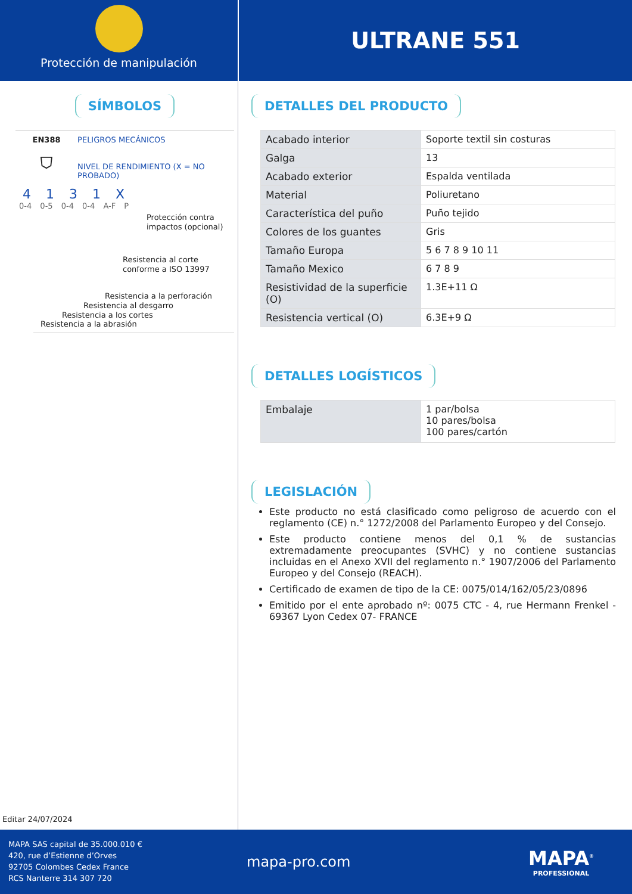Protección de manipulación
ULTRANE 551
SÍMBOLOS
EN388
⛉
PELIGROS MECÁNICOS
NIVEL DE RENDIMIENTO (X = NO PROBADO)
4 1 3 1 X
0-4 0-5 0-4 0-4 A-F P
Protección contra impactos (opcional)
Resistencia al corte conforme a ISO 13997
Resistencia a la perforación
Resistencia al desgarro
Resistencia a los cortes
Resistencia a la abrasión
Editar 24/07/2024
DETALLES DEL PRODUCTO
| Acabado interior | Soporte textil sin costuras |
| Galga | 13 |
| Acabado exterior | Espalda ventilada |
| Material | Poliuretano |
| Característica del puño | Puño tejido |
| Colores de los guantes | Gris |
| Tamaño Europa | 5 6 7 8 9 10 11 |
| Tamaño Mexico | 6 7 8 9 |
| Resistividad de la superficie (O) | 1.3E+11 Ω |
| Resistencia vertical (O) | 6.3E+9 Ω |
DETALLES LOGÍSTICOS
| Embalaje | 1 par/bolsa 10 pares/bolsa 100 pares/cartón |
LEGISLACIÓN
Este producto no está clasificado como peligroso de acuerdo con el reglamento (CE) n.° 1272/2008 del Parlamento Europeo y del Consejo.
Este producto contiene menos del 0,1 % de sustancias extremadamente preocupantes (SVHC) y no contiene sustancias incluidas en el Anexo XVII del reglamento n.° 1907/2006 del Parlamento Europeo y del Consejo (REACH).
Certificado de examen de tipo de la CE: 0075/014/162/05/23/0896
Emitido por el ente aprobado nº: 0075 CTC - 4, rue Hermann Frenkel - 69367 Lyon Cedex 07- FRANCE
MAPA SAS capital de 35.000.010 €
420, rue d’Estienne d’Orves
92705 Colombes Cedex France
RCS Nanterre 314 307 720
mapa-pro.com
MAPA<sup>®</sup>
PROFESSIONAL